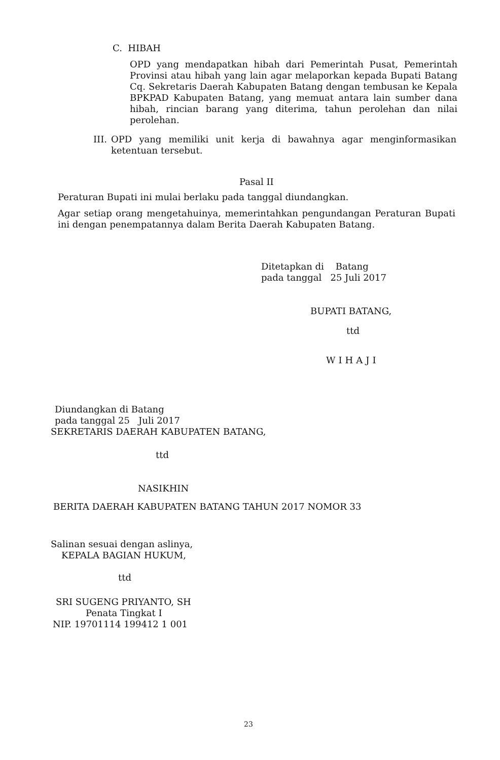C. HIBAH
OPD yang mendapatkan hibah dari Pemerintah Pusat, Pemerintah Provinsi atau hibah yang lain agar melaporkan kepada Bupati Batang Cq. Sekretaris Daerah Kabupaten Batang dengan tembusan ke Kepala BPKPAD Kabupaten Batang, yang memuat antara lain sumber dana hibah, rincian barang yang diterima, tahun perolehan dan nilai perolehan.
III.
OPD yang memiliki unit kerja di bawahnya agar menginformasikan ketentuan tersebut.
Pasal II
Peraturan Bupati ini mulai berlaku pada tanggal diundangkan.
Agar setiap orang mengetahuinya, memerintahkan pengundangan Peraturan Bupati ini dengan penempatannya dalam Berita Daerah Kabupaten Batang.
Ditetapkan di Batang
pada tanggal 25 Juli 2017
BUPATI BATANG,
ttd
WIHAJI
Diundangkan di Batang
pada tanggal 25 Juli 2017
SEKRETARIS DAERAH KABUPATEN BATANG,
ttd
NASIKHIN
BERITA DAERAH KABUPATEN BATANG TAHUN 2017 NOMOR 33
Salinan sesuai dengan aslinya,
KEPALA BAGIAN HUKUM,
ttd
SRI SUGENG PRIYANTO, SH
Penata Tingkat I
NIP. 19701114 199412 1 001
23